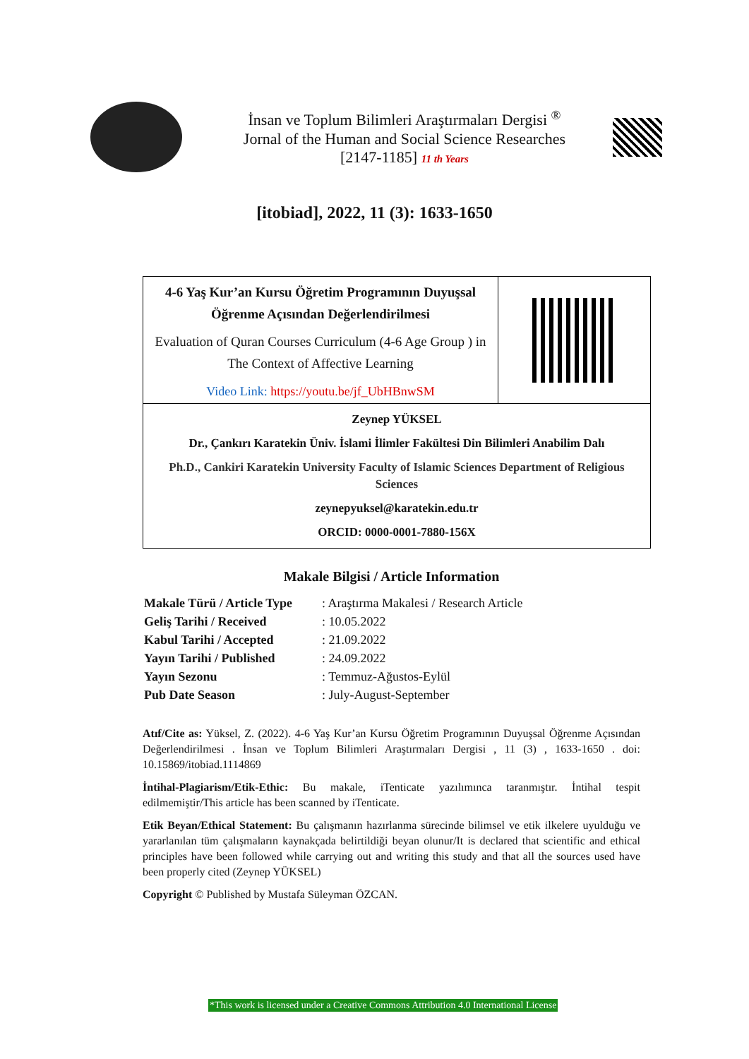İnsan ve Toplum Bilimleri Araştırmaları Dergisi <sup>®</sup>
Jornal of the Human and Social Science Researches
[2147-1185] 11 th Years
[itobiad], 2022, 11 (3): 1633-1650
| 4-6 Yaş Kur’an Kursu Öğretim Programının Duyuşsal Öğrenme Açısından Değerlendirilmesi Evaluation of Quran Courses Curriculum (4-6 Age Group ) in The Context of Affective Learning Video Link: https://youtu.be/jf_UbHBnwSM | |
| Zeynep YÜKSEL Dr., Çankırı Karatekin Üniv. İslami İlimler Fakültesi Din Bilimleri Anabilim Dalı Ph.D., Cankiri Karatekin University Faculty of Islamic Sciences Department of Religious Sciences zeynepyuksel@karatekin.edu.tr ORCID: 0000-0001-7880-156X | |
Makale Bilgisi / Article Information
| Makale Türü / Article Type | : Araştırma Makalesi / Research Article |
| Geliş Tarihi / Received | : 10.05.2022 |
| Kabul Tarihi / Accepted | : 21.09.2022 |
| Yayın Tarihi / Published | : 24.09.2022 |
| Yayın Sezonu | : Temmuz-Ağustos-Eylül |
| Pub Date Season | : July-August-September |
Atıf/Cite as: Yüksel, Z. (2022). 4-6 Yaş Kur’an Kursu Öğretim Programının Duyuşsal Öğrenme Açısından Değerlendirilmesi . İnsan ve Toplum Bilimleri Araştırmaları Dergisi , 11 (3) , 1633-1650 . doi: 10.15869/itobiad.1114869
İntihal-Plagiarism/Etik-Ethic: Bu makale, iTenticate yazılımınca taranmıştır. İntihal tespit edilmemiştir/This article has been scanned by iTenticate.
Etik Beyan/Ethical Statement: Bu çalışmanın hazırlanma sürecinde bilimsel ve etik ilkelere uyulduğu ve yararlanılan tüm çalışmaların kaynakçada belirtildiği beyan olunur/It is declared that scientific and ethical principles have been followed while carrying out and writing this study and that all the sources used have been properly cited (Zeynep YÜKSEL)
Copyright © Published by Mustafa Süleyman ÖZCAN.
*This work is licensed under a Creative Commons Attribution 4.0 International License